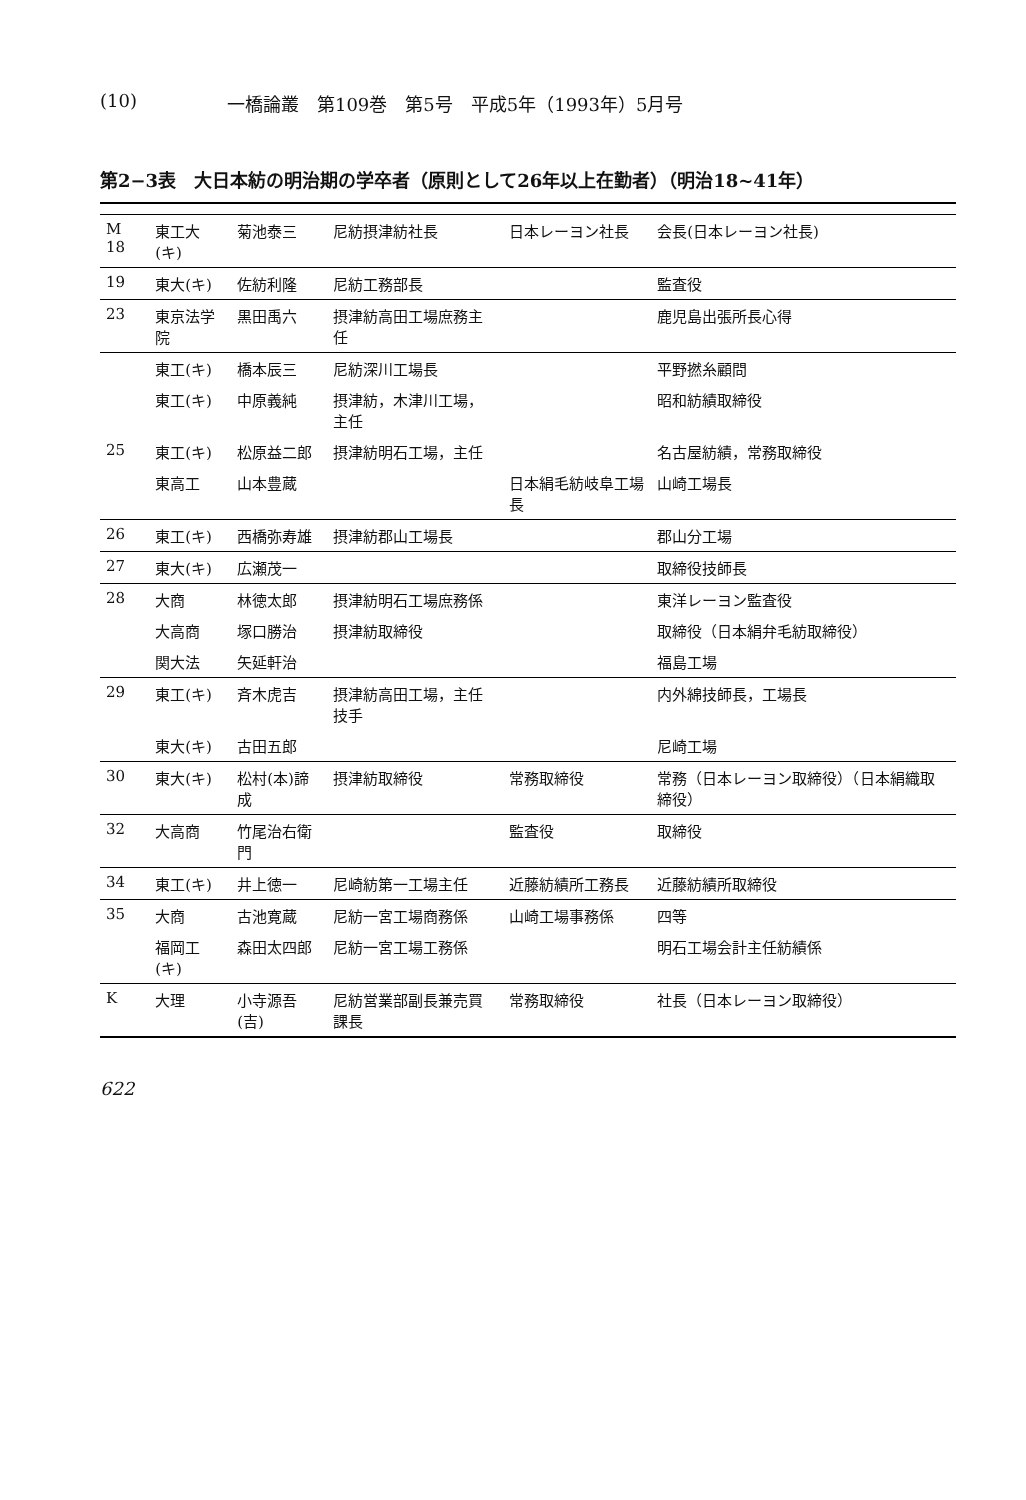(10) 一橋論叢　第109巻　第5号　平成5年（1993年）5月号
第2−3表　大日本紡の明治期の学卒者（原則として26年以上在勤者）（明治18~41年）
| M 18 | 東工大(キ) | 菊池泰三 | 尼紡摂津紡社長 | 日本レーヨン社長 | 会長(日本レーヨン社長) |
| 19 | 東大(キ) | 佐紡利隆 | 尼紡工務部長 | | 監査役 |
| 23 | 東京法学院 | 黒田禹六 | 摂津紡高田工場庶務主任 | | 鹿児島出張所長心得 |
| | 東工(キ) | 橋本辰三 | 尼紡深川工場長 | | 平野撚糸顧問 |
| | 東工(キ) | 中原義純 | 摂津紡，木津川工場，主任 | | 昭和紡績取締役 |
| 25 | 東工(キ) | 松原益二郎 | 摂津紡明石工場，主任 | | 名古屋紡績，常務取締役 |
| | 東高工 | 山本豊蔵 | | 日本絹毛紡岐阜工場長 | 山崎工場長 |
| 26 | 東工(キ) | 西橋弥寿雄 | 摂津紡郡山工場長 | | 郡山分工場 |
| 27 | 東大(キ) | 広瀬茂一 | | | 取締役技師長 |
| 28 | 大商 | 林徳太郎 | 摂津紡明石工場庶務係 | | 東洋レーヨン監査役 |
| | 大高商 | 塚口勝治 | 摂津紡取締役 | | 取締役（日本絹弁毛紡取締役） |
| | 関大法 | 矢延軒治 | | | 福島工場 |
| 29 | 東工(キ) | 斉木虎吉 | 摂津紡高田工場，主任技手 | | 内外綿技師長，工場長 |
| | 東大(キ) | 古田五郎 | | | 尼崎工場 |
| 30 | 東大(キ) | 松村(本)諦成 | 摂津紡取締役 | 常務取締役 | 常務（日本レーヨン取締役）（日本絹織取締役） |
| 32 | 大高商 | 竹尾治右衛門 | | 監査役 | 取締役 |
| 34 | 東工(キ) | 井上徳一 | 尼崎紡第一工場主任 | 近藤紡績所工務長 | 近藤紡績所取締役 |
| 35 | 大商 | 古池寛蔵 | 尼紡一宮工場商務係 | 山崎工場事務係 | 四等 |
| | 福岡工(キ) | 森田太四郎 | 尼紡一宮工場工務係 | | 明石工場会計主任紡績係 |
| K | 大理 | 小寺源吾(吉) | 尼紡営業部副長兼売買課長 | 常務取締役 | 社長（日本レーヨン取締役） |
622